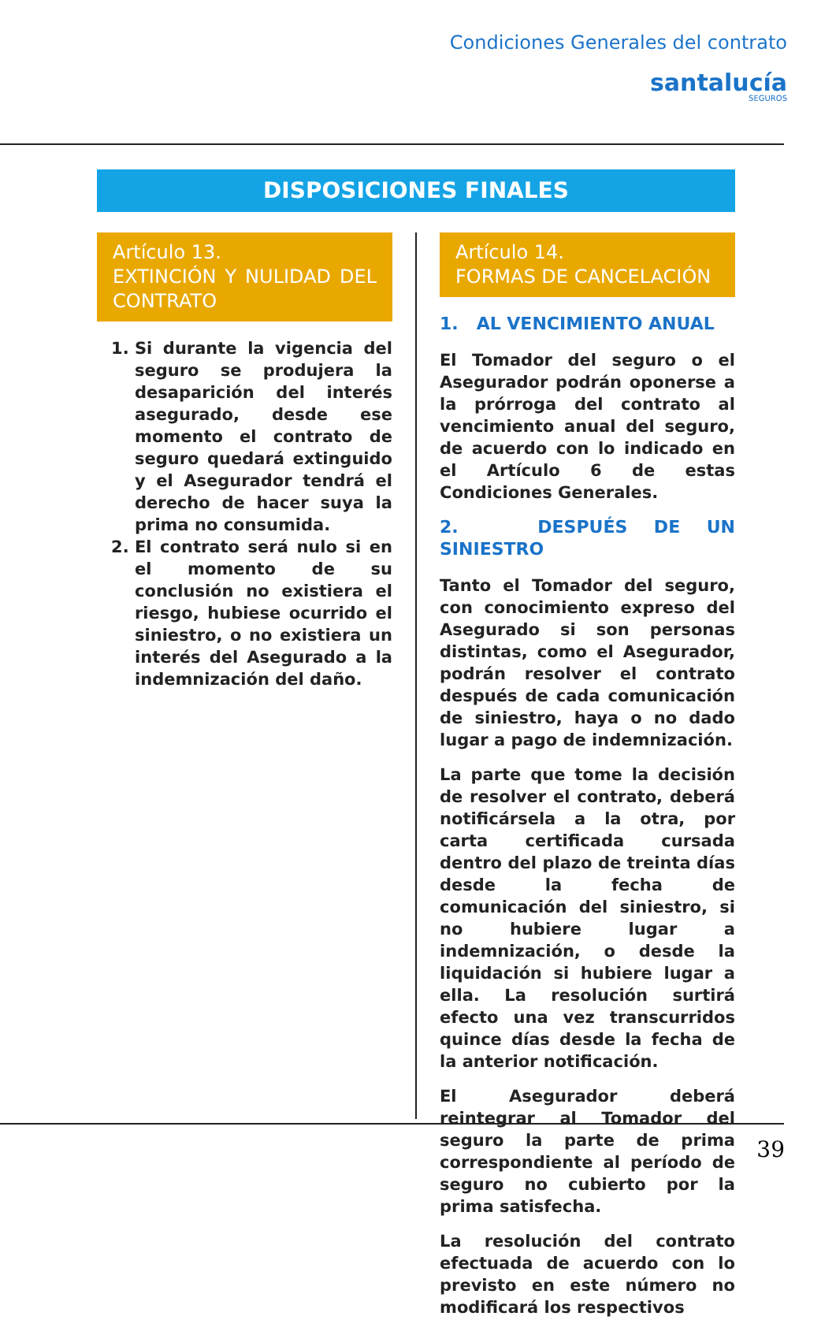Condiciones Generales del contrato
santalucía
SEGUROS
DISPOSICIONES FINALES
Artículo 13.
EXTINCIÓN Y NULIDAD DEL CONTRATO
1. Si durante la vigencia del seguro se produjera la desaparición del interés asegurado, desde ese momento el contrato de seguro quedará extinguido y el Asegurador tendrá el derecho de hacer suya la prima no consumida.
2. El contrato será nulo si en el momento de su conclusión no existiera el riesgo, hubiese ocurrido el siniestro, o no existiera un interés del Asegurado a la indemnización del daño.
Artículo 14.
FORMAS DE CANCELACIÓN
1. AL VENCIMIENTO ANUAL
El Tomador del seguro o el Asegurador podrán oponerse a la prórroga del contrato al vencimiento anual del seguro, de acuerdo con lo indicado en el Artículo 6 de estas Condiciones Generales.
2. DESPUÉS DE UN SINIESTRO
Tanto el Tomador del seguro, con conocimiento expreso del Asegurado si son personas distintas, como el Asegurador, podrán resolver el contrato después de cada comunicación de siniestro, haya o no dado lugar a pago de indemnización.
La parte que tome la decisión de resolver el contrato, deberá notificársela a la otra, por carta certificada cursada dentro del plazo de treinta días desde la fecha de comunicación del siniestro, si no hubiere lugar a indemnización, o desde la liquidación si hubiere lugar a ella. La resolución surtirá efecto una vez transcurridos quince días desde la fecha de la anterior notificación.
El Asegurador deberá reintegrar al Tomador del seguro la parte de prima correspondiente al período de seguro no cubierto por la prima satisfecha.
La resolución del contrato efectuada de acuerdo con lo previsto en este número no modificará los respectivos
39